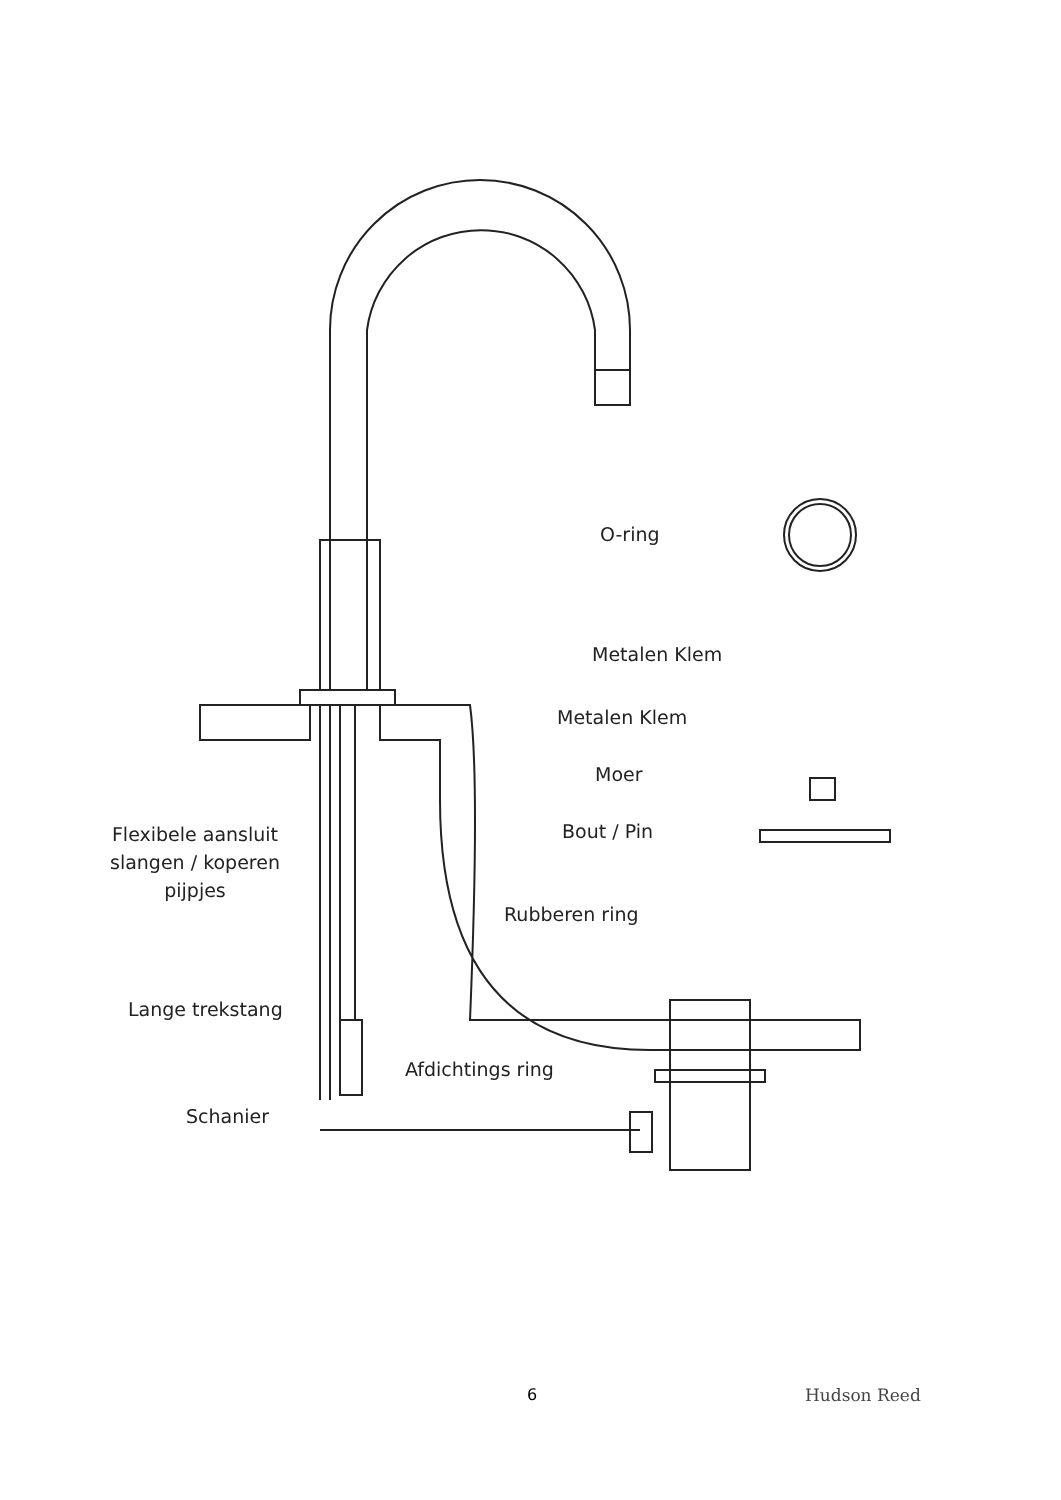O-ring
Metalen Klem
Metalen Klem
Moer
Bout / Pin
Flexibele aansluit
slangen / koperen
pijpjes
Rubberen ring
Lange trekstang
Afdichtings ring
Schanier
6 Hudson Reed